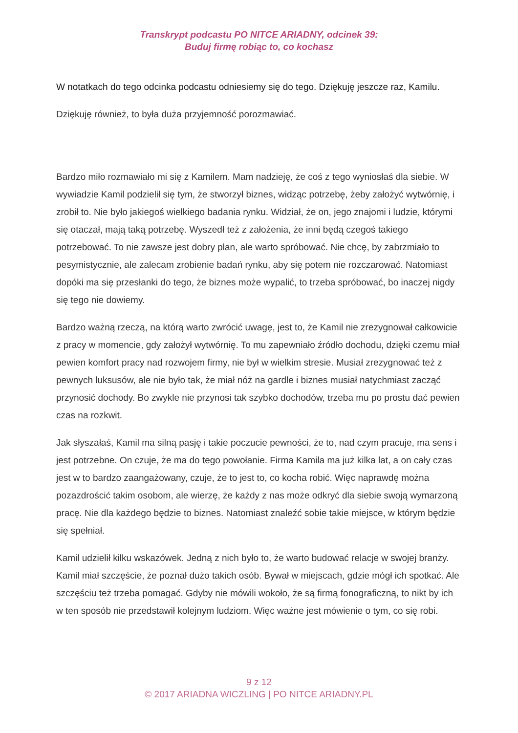Transkrypt podcastu PO NITCE ARIADNY, odcinek 39:
Buduj firmę robiąc to, co kochasz
W notatkach do tego odcinka podcastu odniesiemy się do tego. Dziękuję jeszcze raz, Kamilu.
Dziękuję również, to była duża przyjemność porozmawiać.
Bardzo miło rozmawiało mi się z Kamilem. Mam nadzieję, że coś z tego wyniosłaś dla siebie. W wywiadzie Kamil podzielił się tym, że stworzył biznes, widząc potrzebę, żeby założyć wytwórnię, i zrobił to. Nie było jakiegoś wielkiego badania rynku. Widział, że on, jego znajomi i ludzie, którymi się otaczał, mają taką potrzebę. Wyszedł też z założenia, że inni będą czegoś takiego potrzebować. To nie zawsze jest dobry plan, ale warto spróbować. Nie chcę, by zabrzmiało to pesymistycznie, ale zalecam zrobienie badań rynku, aby się potem nie rozczarować. Natomiast dopóki ma się przesłanki do tego, że biznes może wypalić, to trzeba spróbować, bo inaczej nigdy się tego nie dowiemy.
Bardzo ważną rzeczą, na którą warto zwrócić uwagę, jest to, że Kamil nie zrezygnował całkowicie z pracy w momencie, gdy założył wytwórnię. To mu zapewniało źródło dochodu, dzięki czemu miał pewien komfort pracy nad rozwojem firmy, nie był w wielkim stresie. Musiał zrezygnować też z pewnych luksusów, ale nie było tak, że miał nóż na gardle i biznes musiał natychmiast zacząć przynosić dochody. Bo zwykle nie przynosi tak szybko dochodów, trzeba mu po prostu dać pewien czas na rozkwit.
Jak słyszałaś, Kamil ma silną pasję i takie poczucie pewności, że to, nad czym pracuje, ma sens i jest potrzebne. On czuje, że ma do tego powołanie. Firma Kamila ma już kilka lat, a on cały czas jest w to bardzo zaangażowany, czuje, że to jest to, co kocha robić. Więc naprawdę można pozazdrościć takim osobom, ale wierzę, że każdy z nas może odkryć dla siebie swoją wymarzoną pracę. Nie dla każdego będzie to biznes. Natomiast znaleźć sobie takie miejsce, w którym będzie się spełniał.
Kamil udzielił kilku wskazówek. Jedną z nich było to, że warto budować relacje w swojej branży. Kamil miał szczęście, że poznał dużo takich osób. Bywał w miejscach, gdzie mógł ich spotkać. Ale szczęściu też trzeba pomagać. Gdyby nie mówili wokoło, że są firmą fonograficzną, to nikt by ich w ten sposób nie przedstawił kolejnym ludziom. Więc ważne jest mówienie o tym, co się robi.
9 z 12
© 2017 ARIADNA WICZLING | PO NITCE ARIADNY.PL